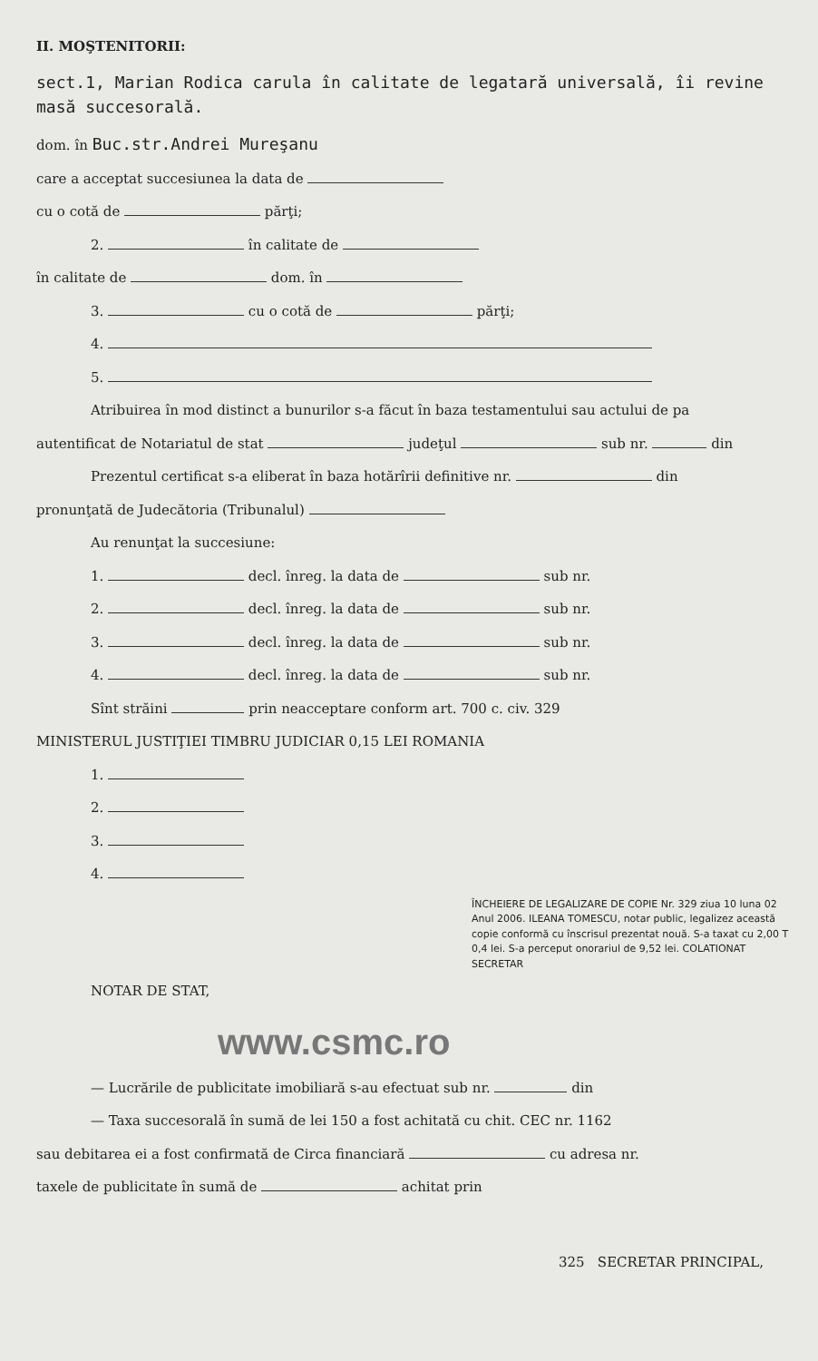II. MOŞTENITORII:
sect.1, Marian Rodica carula în calitate de legatară universală, îi revine masă succesorală.
dom. în Buc.str.Andrei Mureşanu
care a acceptat succesiunea la data de
cu o cotă de părţi;
2. în calitate de
în calitate de dom. în
3. cu o cotă de părţi;
4.
5.
Atribuirea în mod distinct a bunurilor s-a făcut în baza testamentului sau actului de pa
autentificat de Notariatul de stat judeţul sub nr. din
Prezentul certificat s-a eliberat în baza hotărîrii definitive nr. din
pronunţată de Judecătoria (Tribunalul)
Au renunţat la succesiune:
1. decl. înreg. la data de sub nr.
2. decl. înreg. la data de sub nr.
3. decl. înreg. la data de sub nr.
4. decl. înreg. la data de sub nr.
Sînt străini prin neacceptare conform art. 700 c. civ. 329
MINISTERUL JUSTIŢIEI TIMBRU JUDICIAR 0,15 LEI ROMANIA
1.
2.
3.
4.
ÎNCHEIERE DE LEGALIZARE DE COPIE Nr. 329 ziua 10 luna 02 Anul 2006. ILEANA TOMESCU, notar public, legalizez această copie conformă cu înscrisul prezentat nouă. S-a taxat cu 2,00 T 0,4 lei. S-a perceput onorariul de 9,52 lei. COLATIONAT SECRETAR
NOTAR DE STAT,
www.csmc.ro
— Lucrările de publicitate imobiliară s-au efectuat sub nr. din
— Taxa succesorală în sumă de lei 150 a fost achitată cu chit. CEC nr. 1162
sau debitarea ei a fost confirmată de Circa financiară cu adresa nr.
taxele de publicitate în sumă de achitat prin
325 SECRETAR PRINCIPAL,